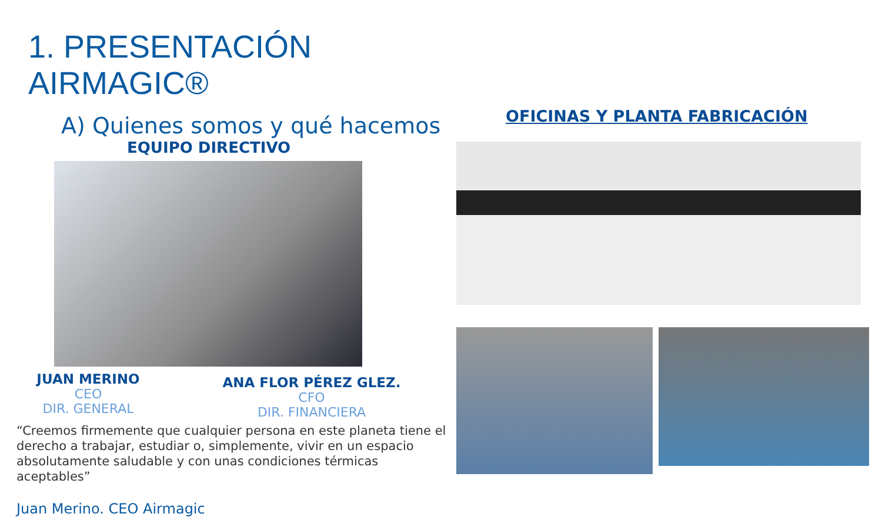1. PRESENTACIÓN AIRMAGIC®
A) Quienes somos y qué hacemos
EQUIPO DIRECTIVO
JUAN MERINO
CEO
DIR. GENERAL
ANA FLOR PÉREZ GLEZ.
CFO
DIR. FINANCIERA
“Creemos firmemente que cualquier persona en este planeta tiene el derecho a trabajar, estudiar o, simplemente, vivir en un espacio absolutamente saludable y con unas condiciones térmicas aceptables”
Juan Merino. CEO Airmagic
OFICINAS Y PLANTA FABRICACIÓN